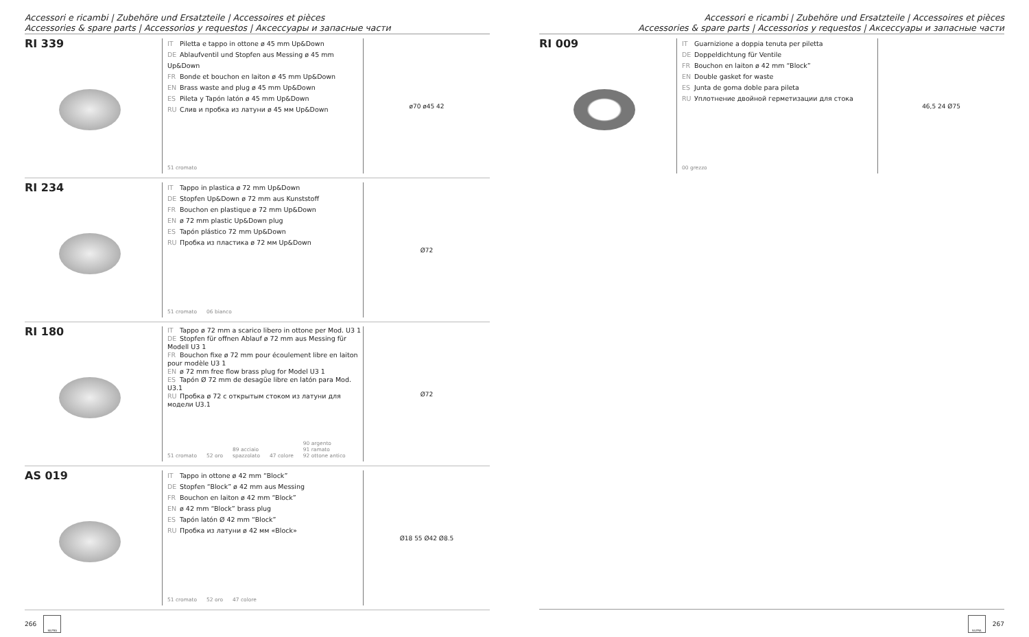Accessori e ricambi | Zubehöre und Ersatzteile | Accessoires et pièces
Accessories & spare parts | Accessorios y requestos | Аксессуары и запасные части
RI 339
IT Piletta e tappo in ottone ø 45 mm Up&Down
DE Ablaufventil und Stopfen aus Messing ø 45 mm Up&Down
FR Bonde et bouchon en laiton ø 45 mm Up&Down
EN Brass waste and plug ø 45 mm Up&Down
ES Pileta y Tapón latón ø 45 mm Up&Down
RU Слив и пробка из латуни ø 45 мм Up&Down
51 cromato
ø70 ø45 42
RI 234
IT Tappo in plastica ø 72 mm Up&Down
DE Stopfen Up&Down ø 72 mm aus Kunststoff
FR Bouchon en plastique ø 72 mm Up&Down
EN ø 72 mm plastic Up&Down plug
ES Tapón plástico 72 mm Up&Down
RU Пробка из пластика ø 72 мм Up&Down
51 cromato 06 bianco
Ø72
RI 180
IT Tappo ø 72 mm a scarico libero in ottone per Mod. U3 1
DE Stopfen für offnen Ablauf ø 72 mm aus Messing für Modell U3 1
FR Bouchon fixe ø 72 mm pour écoulement libre en laiton pour modèle U3 1
EN ø 72 mm free flow brass plug for Model U3 1
ES Tapón Ø 72 mm de desagüe libre en latón para Mod. U3.1
RU Пробка ø 72 с открытым стоком из латуни для модели U3.1
51 cromato
52 oro
89 acciaio
spazzolato
47 colore
90 argento
91 ramato
92 ottone antico
Ø72
AS 019
IT Tappo in ottone ø 42 mm “Block”
DE Stopfen “Block” ø 42 mm aus Messing
FR Bouchon en laiton ø 42 mm “Block”
EN ø 42 mm “Block” brass plug
ES Tapón latón Ø 42 mm “Block”
RU Пробка из латуни ø 42 мм «Block»
51 cromato 52 oro 47 colore
Ø18 55 Ø42 Ø8.5
266
SILFRA
Accessori e ricambi | Zubehöre und Ersatzteile | Accessoires et pièces
Accessories & spare parts | Accessorios y requestos | Аксессуары и запасные части
RI 009
IT Guarnizione a doppia tenuta per piletta
DE Doppeldichtung für Ventile
FR Bouchon en laiton ø 42 mm “Block”
EN Double gasket for waste
ES Junta de goma doble para pileta
RU Уплотнение двойной герметизации для стока
00 grezzo
46,5 24 Ø75
SILFRA
267